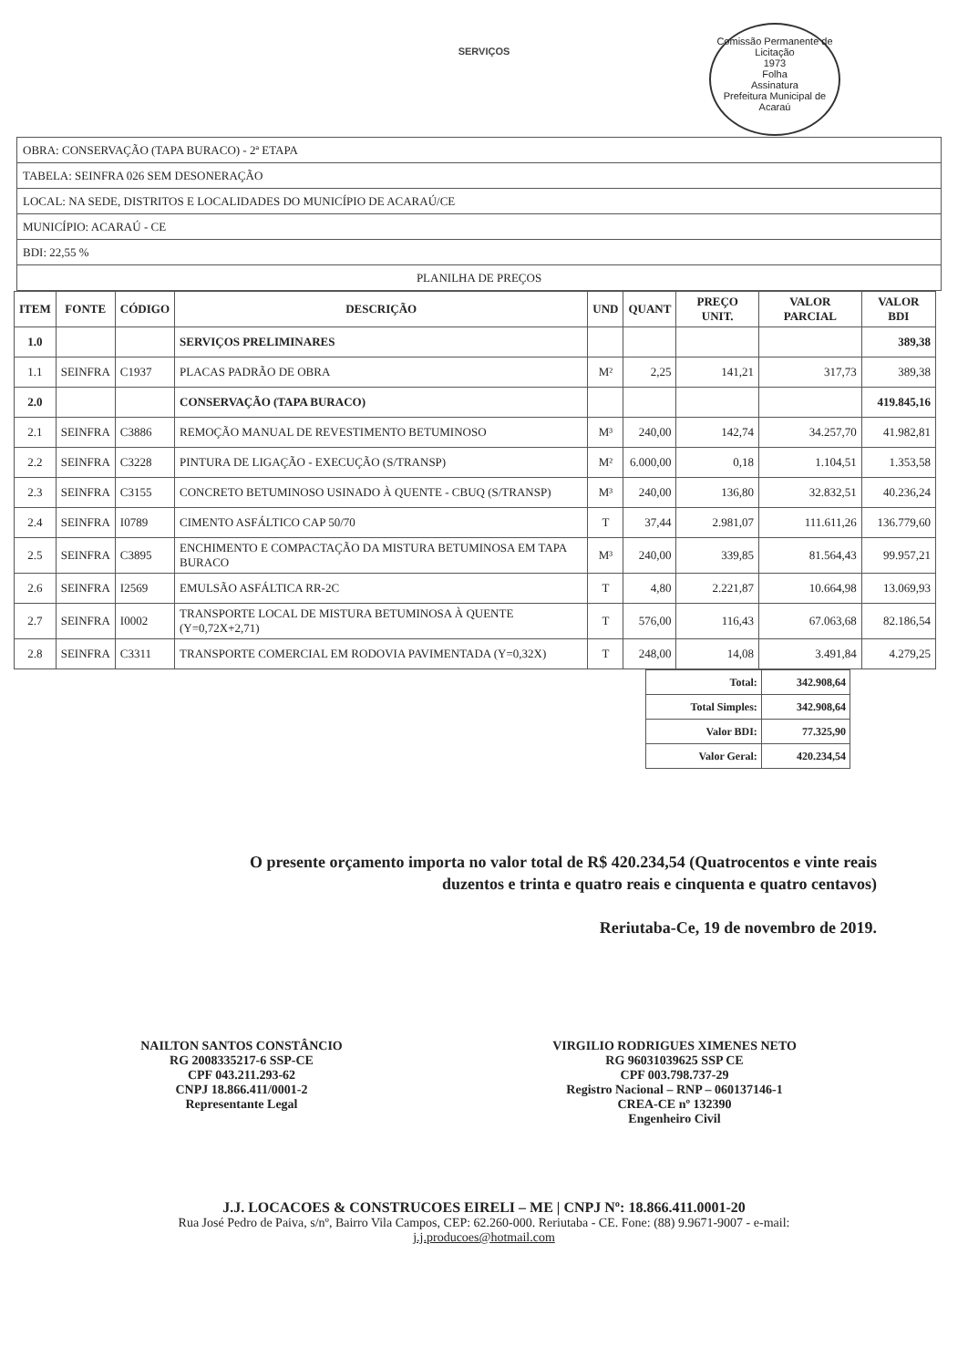SERVIÇOS
Comissão Permanente de Licitação
1973
Folha
Assinatura
Prefeitura Municipal de Acaraú
| OBRA: CONSERVAÇÃO (TAPA BURACO) - 2ª ETAPA |
| TABELA: SEINFRA 026 SEM DESONERAÇÃO |
| LOCAL: NA SEDE, DISTRITOS E LOCALIDADES DO MUNICÍPIO DE ACARAÚ/CE |
| MUNICÍPIO: ACARAÚ - CE |
| BDI: 22,55 % |
| PLANILHA DE PREÇOS |
| ITEM | FONTE | CÓDIGO | DESCRIÇÃO | UND | QUANT | PREÇO UNIT. | VALOR PARCIAL | VALOR BDI |
| --- | --- | --- | --- | --- | --- | --- | --- | --- |
| 1.0 | | | SERVIÇOS PRELIMINARES | | | | | 389,38 |
| 1.1 | SEINFRA | C1937 | PLACAS PADRÃO DE OBRA | M² | 2,25 | 141,21 | 317,73 | 389,38 |
| 2.0 | | | CONSERVAÇÃO (TAPA BURACO) | | | | | 419.845,16 |
| 2.1 | SEINFRA | C3886 | REMOÇÃO MANUAL DE REVESTIMENTO BETUMINOSO | M³ | 240,00 | 142,74 | 34.257,70 | 41.982,81 |
| 2.2 | SEINFRA | C3228 | PINTURA DE LIGAÇÃO - EXECUÇÃO (S/TRANSP) | M² | 6.000,00 | 0,18 | 1.104,51 | 1.353,58 |
| 2.3 | SEINFRA | C3155 | CONCRETO BETUMINOSO USINADO À QUENTE - CBUQ (S/TRANSP) | M³ | 240,00 | 136,80 | 32.832,51 | 40.236,24 |
| 2.4 | SEINFRA | I0789 | CIMENTO ASFÁLTICO CAP 50/70 | T | 37,44 | 2.981,07 | 111.611,26 | 136.779,60 |
| 2.5 | SEINFRA | C3895 | ENCHIMENTO E COMPACTAÇÃO DA MISTURA BETUMINOSA EM TAPA BURACO | M³ | 240,00 | 339,85 | 81.564,43 | 99.957,21 |
| 2.6 | SEINFRA | I2569 | EMULSÃO ASFÁLTICA RR-2C | T | 4,80 | 2.221,87 | 10.664,98 | 13.069,93 |
| 2.7 | SEINFRA | I0002 | TRANSPORTE LOCAL DE MISTURA BETUMINOSA À QUENTE (Y=0,72X+2,71) | T | 576,00 | 116,43 | 67.063,68 | 82.186,54 |
| 2.8 | SEINFRA | C3311 | TRANSPORTE COMERCIAL EM RODOVIA PAVIMENTADA (Y=0,32X) | T | 248,00 | 14,08 | 3.491,84 | 4.279,25 |
| Total: | 342.908,64 |
| Total Simples: | 342.908,64 |
| Valor BDI: | 77.325,90 |
| Valor Geral: | 420.234,54 |
O presente orçamento importa no valor total de R$ 420.234,54 (Quatrocentos e vinte reais
duzentos e trinta e quatro reais e cinquenta e quatro centavos)
Reriutaba-Ce, 19 de novembro de 2019.
NAILTON SANTOS CONSTÂNCIO
RG 2008335217-6 SSP-CE
CPF 043.211.293-62
CNPJ 18.866.411/0001-2
Representante Legal
VIRGILIO RODRIGUES XIMENES NETO
RG 96031039625 SSP CE
CPF 003.798.737-29
Registro Nacional – RNP – 060137146-1
CREA-CE nº 132390
Engenheiro Civil
J.J. LOCACOES & CONSTRUCOES EIRELI – ME | CNPJ Nº: 18.866.411.0001-20
Rua José Pedro de Paiva, s/nº, Bairro Vila Campos, CEP: 62.260-000. Reriutaba - CE. Fone: (88) 9.9671-9007 - e-mail:
j.j.producoes@hotmail.com